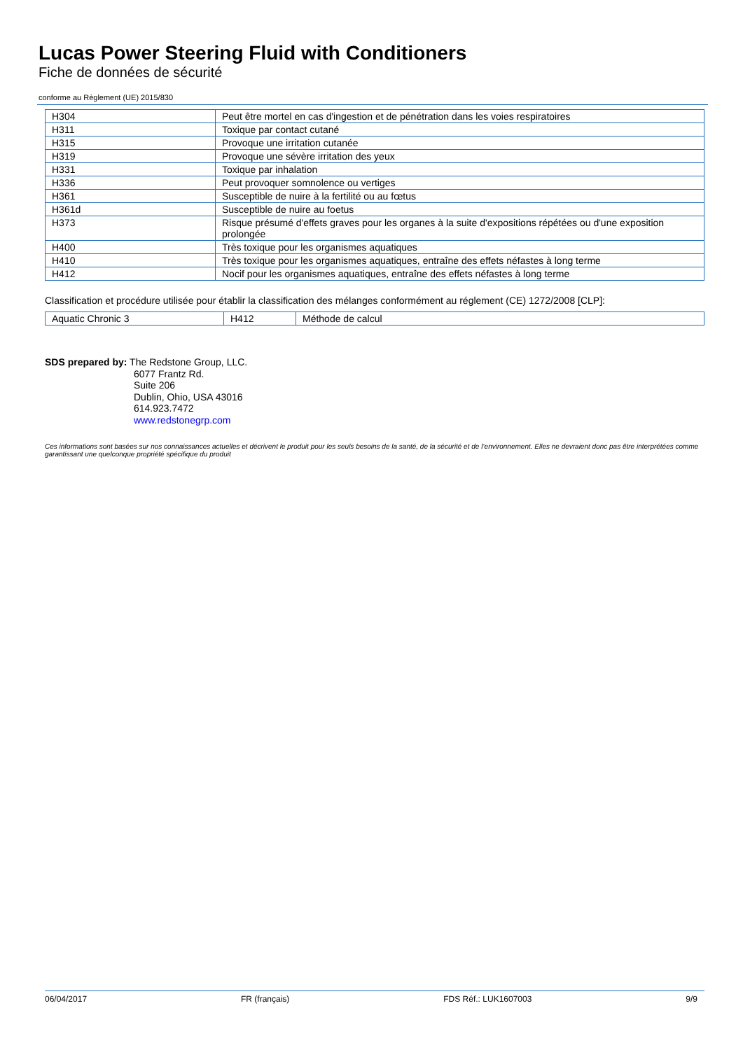Lucas Power Steering Fluid with Conditioners
Fiche de données de sécurité
conforme au Règlement (UE) 2015/830
| H304 | Peut être mortel en cas d'ingestion et de pénétration dans les voies respiratoires |
| H311 | Toxique par contact cutané |
| H315 | Provoque une irritation cutanée |
| H319 | Provoque une sévère irritation des yeux |
| H331 | Toxique par inhalation |
| H336 | Peut provoquer somnolence ou vertiges |
| H361 | Susceptible de nuire à la fertilité ou au fœtus |
| H361d | Susceptible de nuire au foetus |
| H373 | Risque présumé d'effets graves pour les organes à la suite d'expositions répétées ou d'une exposition prolongée |
| H400 | Très toxique pour les organismes aquatiques |
| H410 | Très toxique pour les organismes aquatiques, entraîne des effets néfastes à long terme |
| H412 | Nocif pour les organismes aquatiques, entraîne des effets néfastes à long terme |
Classification et procédure utilisée pour établir la classification des mélanges conformément au réglement (CE) 1272/2008 [CLP]:
| Aquatic Chronic 3 | H412 | Méthode de calcul |
SDS prepared by: The Redstone Group, LLC.
6077 Frantz Rd.
Suite 206
Dublin, Ohio, USA 43016
614.923.7472
www.redstonegrp.com
Ces informations sont basées sur nos connaissances actuelles et décrivent le produit pour les seuls besoins de la santé, de la sécurité et de l’environnement. Elles ne devraient donc pas être interprétées comme garantissant une quelconque propriété spécifique du produit
06/04/2017 FR (français) FDS Réf.: LUK1607003 9/9